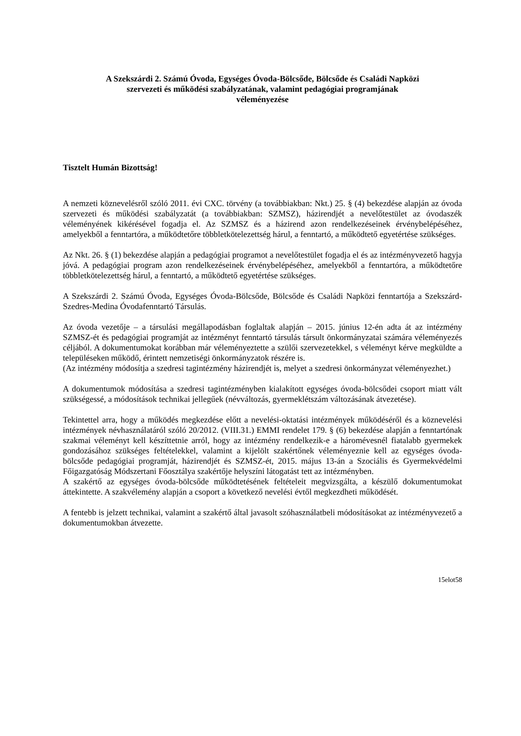A Szekszárdi 2. Számú Óvoda, Egységes Óvoda-Bölcsőde, Bölcsőde és Családi Napközi
szervezeti és működési szabályzatának, valamint pedagógiai programjának
véleményezése
Tisztelt Humán Bizottság!
A nemzeti köznevelésről szóló 2011. évi CXC. törvény (a továbbiakban: Nkt.) 25. § (4) bekezdése alapján az óvoda szervezeti és működési szabályzatát (a továbbiakban: SZMSZ), házirendjét a nevelőtestület az óvodaszék véleményének kikérésével fogadja el. Az SZMSZ és a házirend azon rendelkezéseinek érvénybelépéséhez, amelyekből a fenntartóra, a működtetőre többletkötelezettség hárul, a fenntartó, a működtető egyetértése szükséges.
Az Nkt. 26. § (1) bekezdése alapján a pedagógiai programot a nevelőtestület fogadja el és az intézményvezető hagyja jóvá. A pedagógiai program azon rendelkezéseinek érvénybelépéséhez, amelyekből a fenntartóra, a működtetőre többletkötelezettség hárul, a fenntartó, a működtető egyetértése szükséges.
A Szekszárdi 2. Számú Óvoda, Egységes Óvoda-Bölcsőde, Bölcsőde és Családi Napközi fenntartója a Szekszárd-Szedres-Medina Óvodafenntartó Társulás.
Az óvoda vezetője – a társulási megállapodásban foglaltak alapján – 2015. június 12-én adta át az intézmény SZMSZ-ét és pedagógiai programját az intézményt fenntartó társulás társult önkormányzatai számára véleményezés céljából. A dokumentumokat korábban már véleményeztette a szülői szervezetekkel, s véleményt kérve megküldte a településeken működő, érintett nemzetiségi önkormányzatok részére is.
(Az intézmény módosítja a szedresi tagintézmény házirendjét is, melyet a szedresi önkormányzat véleményezhet.)
A dokumentumok módosítása a szedresi tagintézményben kialakított egységes óvoda-bölcsődei csoport miatt vált szükségessé, a módosítások technikai jellegűek (névváltozás, gyermeklétszám változásának átvezetése).
Tekintettel arra, hogy a működés megkezdése előtt a nevelési-oktatási intézmények működéséről és a köznevelési intézmények névhasználatáról szóló 20/2012. (VIII.31.) EMMI rendelet 179. § (6) bekezdése alapján a fenntartónak szakmai véleményt kell készíttetnie arról, hogy az intézmény rendelkezik-e a háromévesnél fiatalabb gyermekek gondozásához szükséges feltételekkel, valamint a kijelölt szakértőnek véleményeznie kell az egységes óvoda-bölcsőde pedagógiai programját, házirendjét és SZMSZ-ét, 2015. május 13-án a Szociális és Gyermekvédelmi Főigazgatóság Módszertani Főosztálya szakértője helyszíni látogatást tett az intézményben.
A szakértő az egységes óvoda-bölcsőde működtetésének feltételeit megvizsgálta, a készülő dokumentumokat áttekintette. A szakvélemény alapján a csoport a következő nevelési évtől megkezdheti működését.
A fentebb is jelzett technikai, valamint a szakértő által javasolt szóhasználatbeli módosításokat az intézményvezető a dokumentumokban átvezette.
15elot58